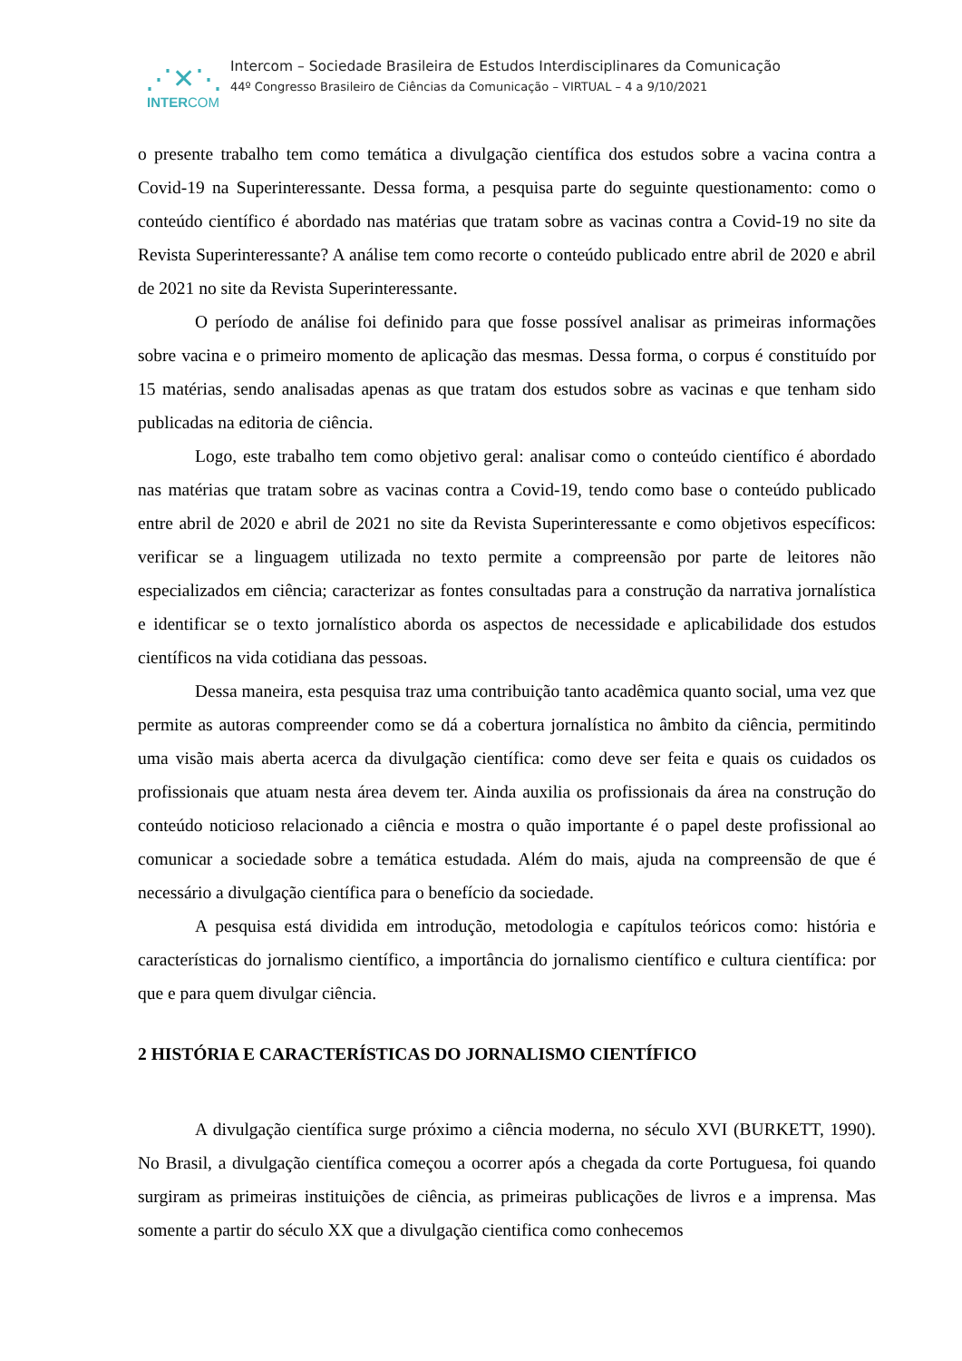⋰✕⋱
INTERCOM
Intercom – Sociedade Brasileira de Estudos Interdisciplinares da Comunicação
44º Congresso Brasileiro de Ciências da Comunicação – VIRTUAL – 4 a 9/10/2021
o presente trabalho tem como temática a divulgação científica dos estudos sobre a vacina contra a Covid-19 na Superinteressante. Dessa forma, a pesquisa parte do seguinte questionamento: como o conteúdo científico é abordado nas matérias que tratam sobre as vacinas contra a Covid-19 no site da Revista Superinteressante? A análise tem como recorte o conteúdo publicado entre abril de 2020 e abril de 2021 no site da Revista Superinteressante.
O período de análise foi definido para que fosse possível analisar as primeiras informações sobre vacina e o primeiro momento de aplicação das mesmas. Dessa forma, o corpus é constituído por 15 matérias, sendo analisadas apenas as que tratam dos estudos sobre as vacinas e que tenham sido publicadas na editoria de ciência.
Logo, este trabalho tem como objetivo geral: analisar como o conteúdo científico é abordado nas matérias que tratam sobre as vacinas contra a Covid-19, tendo como base o conteúdo publicado entre abril de 2020 e abril de 2021 no site da Revista Superinteressante e como objetivos específicos: verificar se a linguagem utilizada no texto permite a compreensão por parte de leitores não especializados em ciência; caracterizar as fontes consultadas para a construção da narrativa jornalística e identificar se o texto jornalístico aborda os aspectos de necessidade e aplicabilidade dos estudos científicos na vida cotidiana das pessoas.
Dessa maneira, esta pesquisa traz uma contribuição tanto acadêmica quanto social, uma vez que permite as autoras compreender como se dá a cobertura jornalística no âmbito da ciência, permitindo uma visão mais aberta acerca da divulgação científica: como deve ser feita e quais os cuidados os profissionais que atuam nesta área devem ter. Ainda auxilia os profissionais da área na construção do conteúdo noticioso relacionado a ciência e mostra o quão importante é o papel deste profissional ao comunicar a sociedade sobre a temática estudada. Além do mais, ajuda na compreensão de que é necessário a divulgação científica para o benefício da sociedade.
A pesquisa está dividida em introdução, metodologia e capítulos teóricos como: história e características do jornalismo científico, a importância do jornalismo científico e cultura científica: por que e para quem divulgar ciência.
2 HISTÓRIA E CARACTERÍSTICAS DO JORNALISMO CIENTÍFICO
A divulgação científica surge próximo a ciência moderna, no século XVI (BURKETT, 1990). No Brasil, a divulgação científica começou a ocorrer após a chegada da corte Portuguesa, foi quando surgiram as primeiras instituições de ciência, as primeiras publicações de livros e a imprensa. Mas somente a partir do século XX que a divulgação cientifica como conhecemos